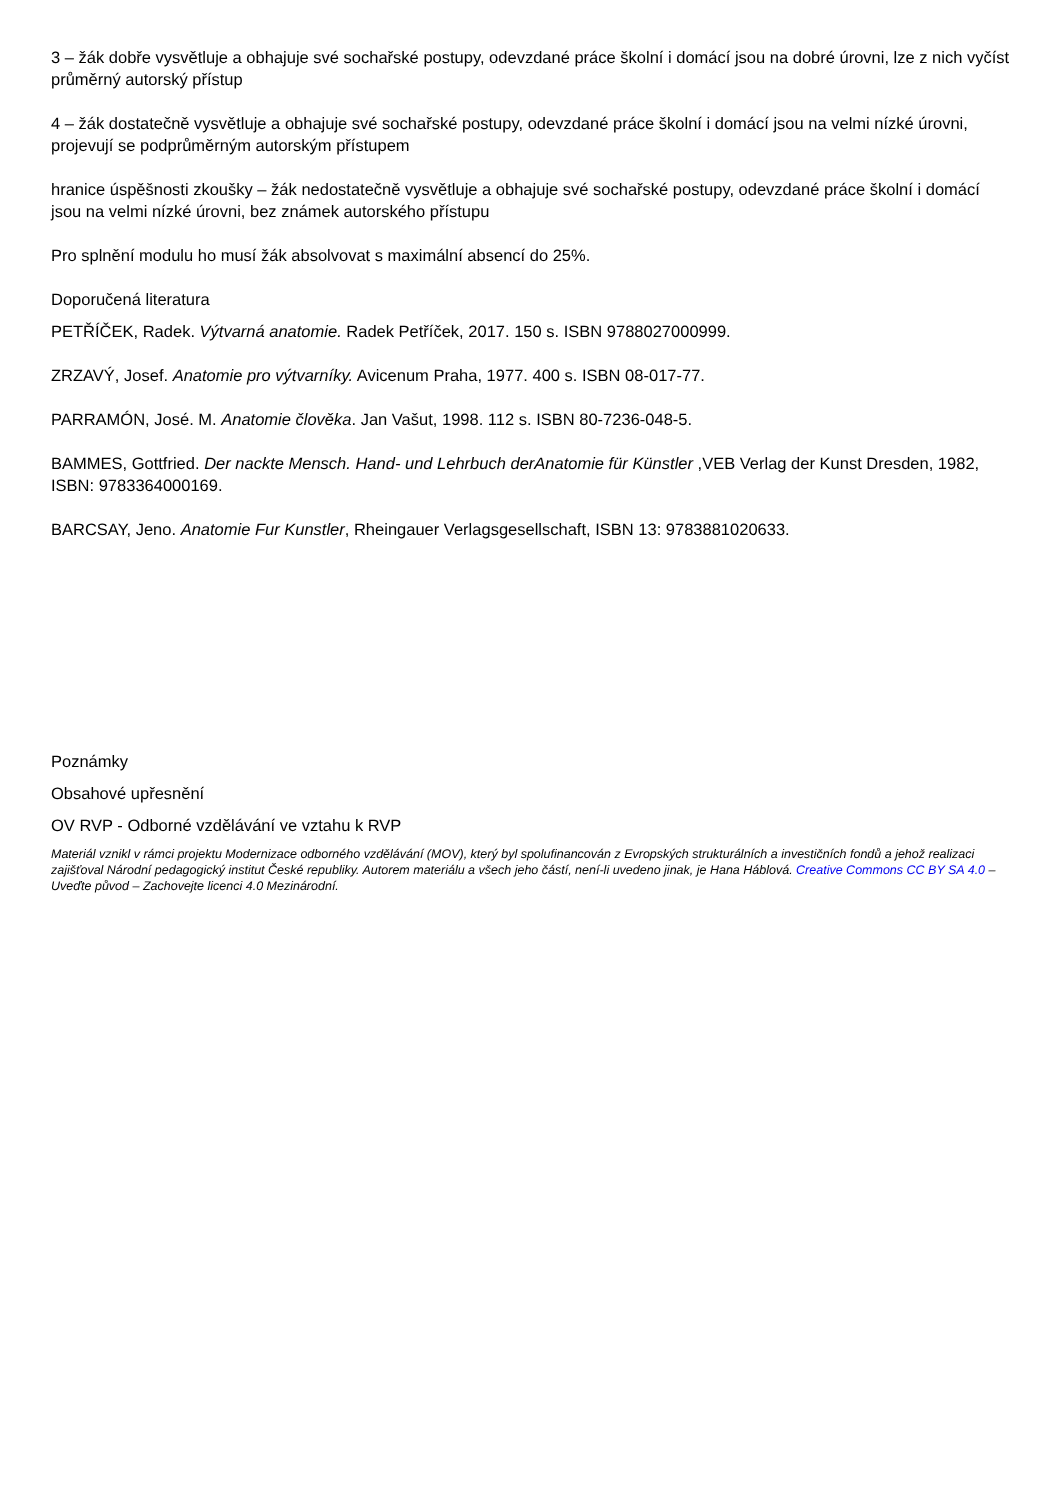3 – žák dobře vysvětluje a obhajuje své sochařské postupy, odevzdané práce školní i domácí jsou na dobré úrovni, lze z nich vyčíst průměrný autorský přístup
4 – žák dostatečně vysvětluje a obhajuje své sochařské postupy, odevzdané práce školní i domácí jsou na velmi nízké úrovni, projevují se podprůměrným autorským přístupem
hranice úspěšnosti zkoušky – žák nedostatečně vysvětluje a obhajuje své sochařské postupy, odevzdané práce školní i domácí jsou na velmi nízké úrovni, bez známek autorského přístupu
Pro splnění modulu ho musí žák absolvovat s maximální absencí do 25%.
Doporučená literatura
PETŘÍČEK, Radek. Výtvarná anatomie. Radek Petříček, 2017. 150 s. ISBN 9788027000999.
ZRZAVÝ, Josef. Anatomie pro výtvarníky. Avicenum Praha, 1977. 400 s. ISBN 08-017-77.
PARRAMÓN, José. M. Anatomie člověka. Jan Vašut, 1998. 112 s. ISBN 80-7236-048-5.
BAMMES, Gottfried. Der nackte Mensch. Hand- und Lehrbuch derAnatomie für Künstler ,VEB Verlag der Kunst Dresden, 1982, ISBN: 9783364000169.
BARCSAY, Jeno. Anatomie Fur Kunstler, Rheingauer Verlagsgesellschaft, ISBN 13: 9783881020633.
Poznámky
Obsahové upřesnění
OV RVP - Odborné vzdělávání ve vztahu k RVP
Materiál vznikl v rámci projektu Modernizace odborného vzdělávání (MOV), který byl spolufinancován z Evropských strukturálních a investičních fondů a jehož realizaci zajišťoval Národní pedagogický institut České republiky. Autorem materiálu a všech jeho částí, není-li uvedeno jinak, je Hana Háblová. Creative Commons CC BY SA 4.0 – Uveďte původ – Zachovejte licenci 4.0 Mezinárodní.